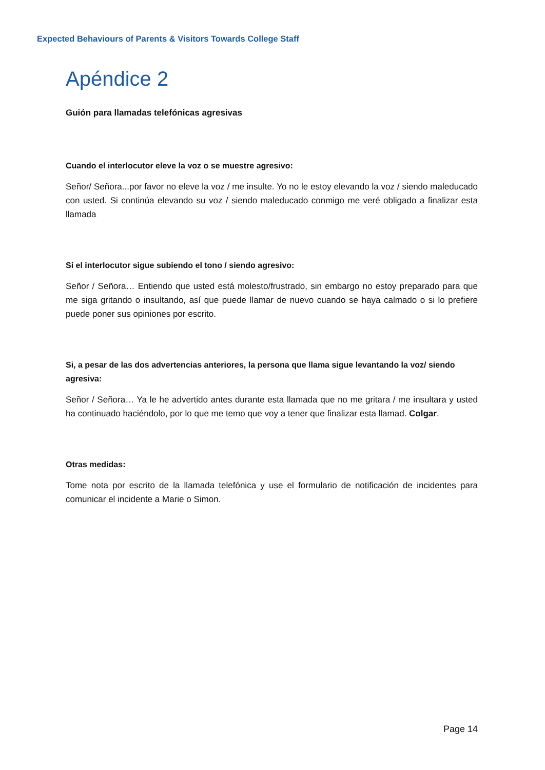Expected Behaviours of Parents & Visitors Towards College Staff
Apéndice 2
Guión para llamadas telefónicas agresivas
Cuando el interlocutor eleve la voz o se muestre agresivo:
Señor/ Señora...por favor no eleve la voz / me insulte. Yo no le estoy elevando la voz / siendo maleducado con usted. Si continúa elevando su voz / siendo maleducado conmigo me veré obligado a finalizar esta llamada
Si el interlocutor sigue subiendo el tono / siendo agresivo:
Señor / Señora… Entiendo que usted está molesto/frustrado, sin embargo no estoy preparado para que me siga gritando o insultando, así que puede llamar de nuevo cuando se haya calmado o si lo prefiere puede poner sus opiniones por escrito.
Si, a pesar de las dos advertencias anteriores, la persona que llama sigue levantando la voz/ siendo agresiva:
Señor / Señora… Ya le he advertido antes durante esta llamada que no me gritara / me insultara y usted ha continuado haciéndolo, por lo que me temo que voy a tener que finalizar esta llamad. Colgar.
Otras medidas:
Tome nota por escrito de la llamada telefónica y use el formulario de notificación de incidentes para comunicar el incidente a Marie o Simon.
Page 14